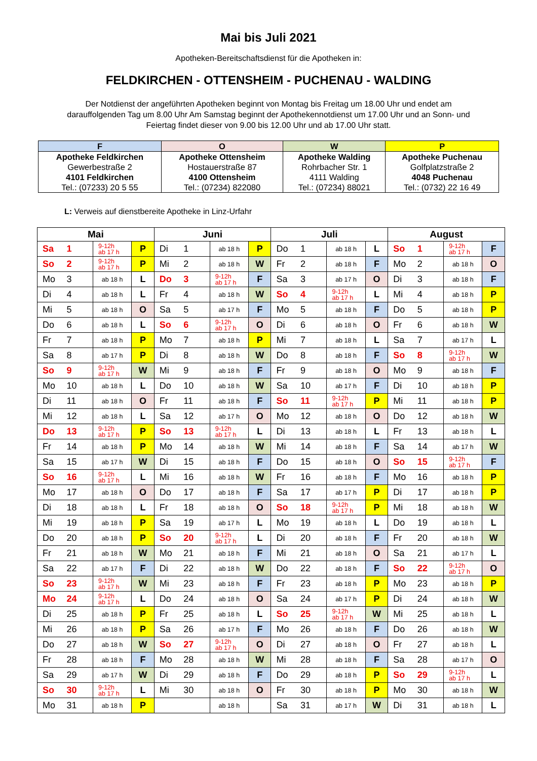Mai bis Juli 2021
Apotheken-Bereitschaftsdienst für die Apotheken in:
FELDKIRCHEN - OTTENSHEIM - PUCHENAU - WALDING
Der Notdienst der angeführten Apotheken beginnt von Montag bis Freitag um 18.00 Uhr und endet am darauffolgenden Tag um 8.00 Uhr Am Samstag beginnt der Apothekennotdienst um 17.00 Uhr und an Sonn- und Feiertag findet dieser von 9.00 bis 12.00 Uhr und ab 17.00 Uhr statt.
| F | O | W | P |
| Apotheke Feldkirchen | Apotheke Ottensheim | Apotheke Walding | Apotheke Puchenau |
| Gewerbestraße 2 | Hostauerstraße 87 | Rohrbacher Str. 1 | Golfplatzstraße 2 |
| 4101 Feldkirchen | 4100 Ottensheim | 4111 Walding | 4048 Puchenau |
| Tel.: (07233) 20 5 55 | Tel.: (07234) 822080 | Tel.: (07234) 88021 | Tel.: (0732) 22 16 49 |
L: Verweis auf dienstbereite Apotheke in Linz-Urfahr
| Mai | | | | Juni | | | | Juli | | | | August | | | |
| --- | --- | --- | --- | --- | --- | --- | --- | --- | --- | --- | --- | --- | --- | --- | --- |
| Sa | 1 | 9-12h ab 17 h | P | Di | 1 | ab 18 h | P | Do | 1 | ab 18 h | L | So | 1 | 9-12h ab 17 h | F |
| So | 2 | 9-12h ab 17 h | P | Mi | 2 | ab 18 h | W | Fr | 2 | ab 18 h | F | Mo | 2 | ab 18 h | O |
| Mo | 3 | ab 18 h | L | Do | 3 | 9-12h ab 17 h | F | Sa | 3 | ab 17 h | O | Di | 3 | ab 18 h | F |
| Di | 4 | ab 18 h | L | Fr | 4 | ab 18 h | W | So | 4 | 9-12h ab 17 h | L | Mi | 4 | ab 18 h | P |
| Mi | 5 | ab 18 h | O | Sa | 5 | ab 17 h | F | Mo | 5 | ab 18 h | F | Do | 5 | ab 18 h | P |
| Do | 6 | ab 18 h | L | So | 6 | 9-12h ab 17 h | O | Di | 6 | ab 18 h | O | Fr | 6 | ab 18 h | W |
| Fr | 7 | ab 18 h | P | Mo | 7 | ab 18 h | P | Mi | 7 | ab 18 h | L | Sa | 7 | ab 17 h | L |
| Sa | 8 | ab 17 h | P | Di | 8 | ab 18 h | W | Do | 8 | ab 18 h | F | So | 8 | 9-12h ab 17 h | W |
| So | 9 | 9-12h ab 17 h | W | Mi | 9 | ab 18 h | F | Fr | 9 | ab 18 h | O | Mo | 9 | ab 18 h | F |
| Mo | 10 | ab 18 h | L | Do | 10 | ab 18 h | W | Sa | 10 | ab 17 h | F | Di | 10 | ab 18 h | P |
| Di | 11 | ab 18 h | O | Fr | 11 | ab 18 h | F | So | 11 | 9-12h ab 17 h | P | Mi | 11 | ab 18 h | P |
| Mi | 12 | ab 18 h | L | Sa | 12 | ab 17 h | O | Mo | 12 | ab 18 h | O | Do | 12 | ab 18 h | W |
| Do | 13 | 9-12h ab 17 h | P | So | 13 | 9-12h ab 17 h | L | Di | 13 | ab 18 h | L | Fr | 13 | ab 18 h | L |
| Fr | 14 | ab 18 h | P | Mo | 14 | ab 18 h | W | Mi | 14 | ab 18 h | F | Sa | 14 | ab 17 h | W |
| Sa | 15 | ab 17 h | W | Di | 15 | ab 18 h | F | Do | 15 | ab 18 h | O | So | 15 | 9-12h ab 17 h | F |
| So | 16 | 9-12h ab 17 h | L | Mi | 16 | ab 18 h | W | Fr | 16 | ab 18 h | F | Mo | 16 | ab 18 h | P |
| Mo | 17 | ab 18 h | O | Do | 17 | ab 18 h | F | Sa | 17 | ab 17 h | P | Di | 17 | ab 18 h | P |
| Di | 18 | ab 18 h | L | Fr | 18 | ab 18 h | O | So | 18 | 9-12h ab 17 h | P | Mi | 18 | ab 18 h | W |
| Mi | 19 | ab 18 h | P | Sa | 19 | ab 17 h | L | Mo | 19 | ab 18 h | L | Do | 19 | ab 18 h | L |
| Do | 20 | ab 18 h | P | So | 20 | 9-12h ab 17 h | L | Di | 20 | ab 18 h | F | Fr | 20 | ab 18 h | W |
| Fr | 21 | ab 18 h | W | Mo | 21 | ab 18 h | F | Mi | 21 | ab 18 h | O | Sa | 21 | ab 17 h | L |
| Sa | 22 | ab 17 h | F | Di | 22 | ab 18 h | W | Do | 22 | ab 18 h | F | So | 22 | 9-12h ab 17 h | O |
| So | 23 | 9-12h ab 17 h | W | Mi | 23 | ab 18 h | F | Fr | 23 | ab 18 h | P | Mo | 23 | ab 18 h | P |
| Mo | 24 | 9-12h ab 17 h | L | Do | 24 | ab 18 h | O | Sa | 24 | ab 17 h | P | Di | 24 | ab 18 h | W |
| Di | 25 | ab 18 h | P | Fr | 25 | ab 18 h | L | So | 25 | 9-12h ab 17 h | W | Mi | 25 | ab 18 h | L |
| Mi | 26 | ab 18 h | P | Sa | 26 | ab 17 h | F | Mo | 26 | ab 18 h | F | Do | 26 | ab 18 h | W |
| Do | 27 | ab 18 h | W | So | 27 | 9-12h ab 17 h | O | Di | 27 | ab 18 h | O | Fr | 27 | ab 18 h | L |
| Fr | 28 | ab 18 h | F | Mo | 28 | ab 18 h | W | Mi | 28 | ab 18 h | F | Sa | 28 | ab 17 h | O |
| Sa | 29 | ab 17 h | W | Di | 29 | ab 18 h | F | Do | 29 | ab 18 h | P | So | 29 | 9-12h ab 17 h | L |
| So | 30 | 9-12h ab 17 h | L | Mi | 30 | ab 18 h | O | Fr | 30 | ab 18 h | P | Mo | 30 | ab 18 h | W |
| Mo | 31 | ab 18 h | P | | | ab 18 h | | Sa | 31 | ab 17 h | W | Di | 31 | ab 18 h | L |